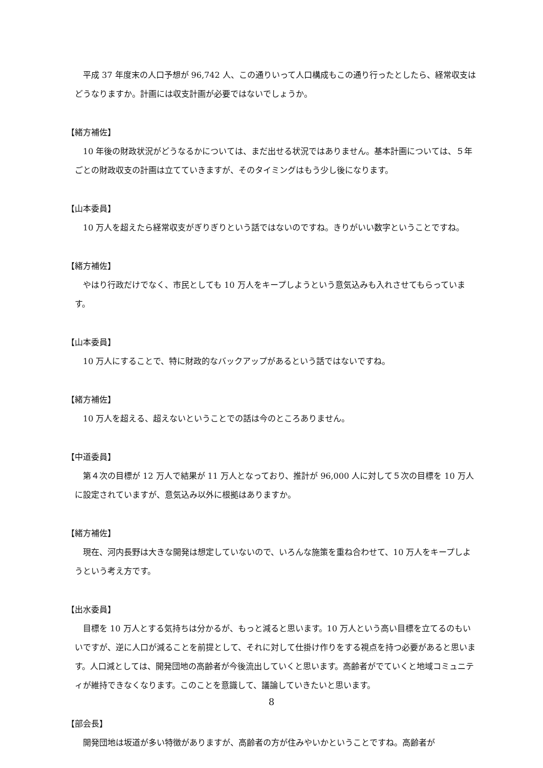平成 37 年度末の人口予想が 96,742 人、この通りいって人口構成もこの通り行ったとしたら、経常収支はどうなりますか。計画には収支計画が必要ではないでしょうか。
【緒方補佐】
10 年後の財政状況がどうなるかについては、まだ出せる状況ではありません。基本計画については、５年ごとの財政収支の計画は立てていきますが、そのタイミングはもう少し後になります。
【山本委員】
10 万人を超えたら経常収支がぎりぎりという話ではないのですね。きりがいい数字ということですね。
【緒方補佐】
やはり行政だけでなく、市民としても 10 万人をキープしようという意気込みも入れさせてもらっています。
【山本委員】
10 万人にすることで、特に財政的なバックアップがあるという話ではないですね。
【緒方補佐】
10 万人を超える、超えないということでの話は今のところありません。
【中道委員】
第４次の目標が 12 万人で結果が 11 万人となっており、推計が 96,000 人に対して５次の目標を 10 万人に設定されていますが、意気込み以外に根拠はありますか。
【緒方補佐】
現在、河内長野は大きな開発は想定していないので、いろんな施策を重ね合わせて、10 万人をキープしようという考え方です。
【出水委員】
目標を 10 万人とする気持ちは分かるが、もっと減ると思います。10 万人という高い目標を立てるのもいいですが、逆に人口が減ることを前提として、それに対して仕掛け作りをする視点を持つ必要があると思います。人口減としては、開発団地の高齢者が今後流出していくと思います。高齢者がでていくと地域コミュニティが維持できなくなります。このことを意識して、議論していきたいと思います。
【部会長】
開発団地は坂道が多い特徴がありますが、高齢者の方が住みやいかということですね。高齢者が
8